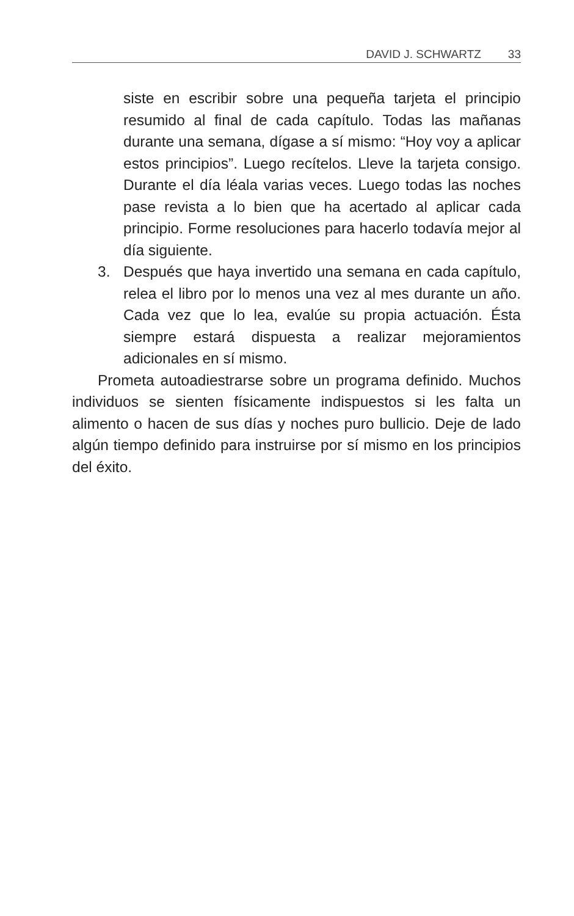DAVID J. SCHWARTZ 33
siste en escribir sobre una pequeña tarjeta el principio resumido al final de cada capítulo. Todas las mañanas durante una semana, dígase a sí mismo: “Hoy voy a aplicar estos principios”. Luego recítelos. Lleve la tarjeta consigo. Durante el día léala varias veces. Luego todas las noches pase revista a lo bien que ha acertado al aplicar cada principio. Forme resoluciones para hacerlo todavía mejor al día siguiente.
3. Después que haya invertido una semana en cada capítulo, relea el libro por lo menos una vez al mes durante un año. Cada vez que lo lea, evalúe su propia actuación. Ésta siempre estará dispuesta a realizar mejoramientos adicionales en sí mismo.
Prometa autoadiestrarse sobre un programa definido. Muchos individuos se sienten físicamente indispuestos si les falta un alimento o hacen de sus días y noches puro bullicio. Deje de lado algún tiempo definido para instruirse por sí mismo en los principios del éxito.